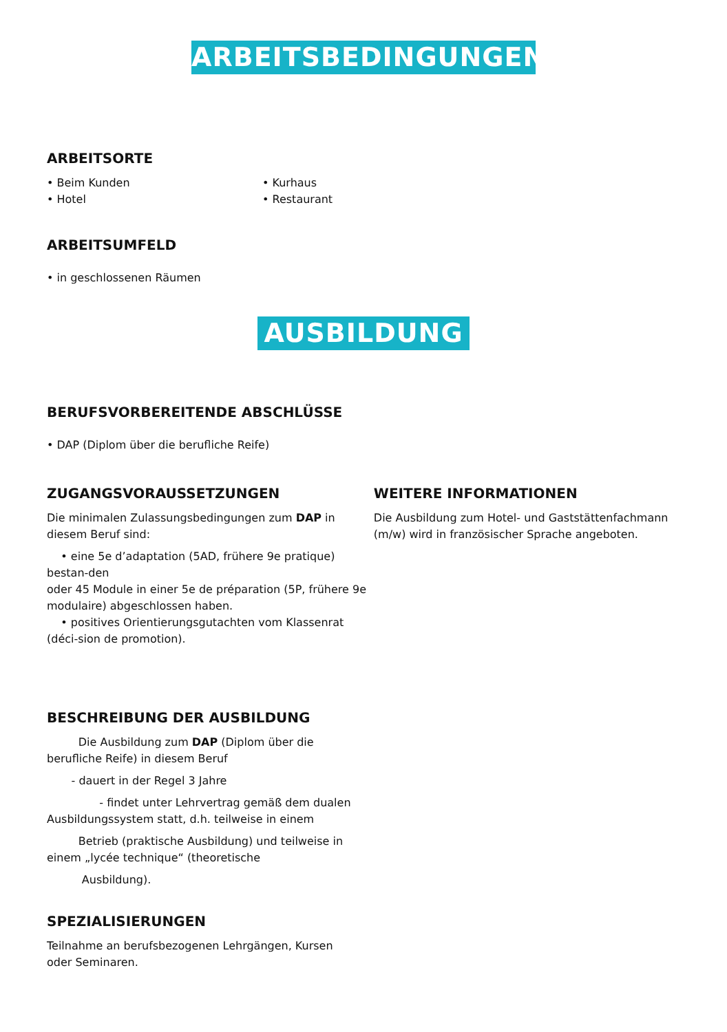ARBEITSBEDINGUNGEN
ARBEITSORTE
• Beim Kunden
• Hotel
• Kurhaus
• Restaurant
ARBEITSUMFELD
• in geschlossenen Räumen
AUSBILDUNG
BERUFSVORBEREITENDE ABSCHLÜSSE
• DAP (Diplom über die berufliche Reife)
ZUGANGSVORAUSSETZUNGEN
Die minimalen Zulassungsbedingungen zum DAP in diesem Beruf sind:
• eine 5e d’adaptation (5AD, frühere 9e pratique) bestan-den
oder 45 Module in einer 5e de préparation (5P, frühere 9e modulaire) abgeschlossen haben.
• positives Orientierungsgutachten vom Klassenrat (déci-sion de promotion).
WEITERE INFORMATIONEN
Die Ausbildung zum Hotel- und Gaststättenfachmann (m/w) wird in französischer Sprache angeboten.
BESCHREIBUNG DER AUSBILDUNG
Die Ausbildung zum DAP (Diplom über die berufliche Reife) in diesem Beruf
- dauert in der Regel 3 Jahre
- findet unter Lehrvertrag gemäß dem dualen Ausbildungssystem statt, d.h. teilweise in einem
Betrieb (praktische Ausbildung) und teilweise in einem „lycée technique“ (theoretische
Ausbildung).
SPEZIALISIERUNGEN
Teilnahme an berufsbezogenen Lehrgängen, Kursen oder Seminaren.